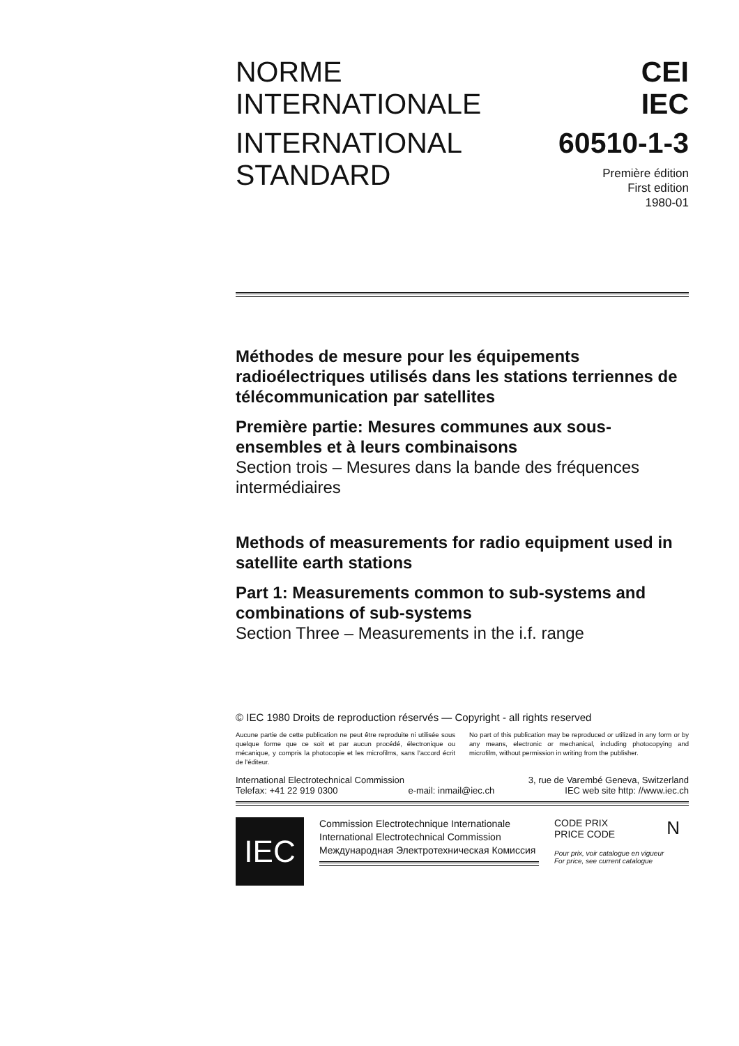NORME
INTERNATIONALE
CEI
IEC
INTERNATIONAL
STANDARD
60510-1-3
Première édition
First edition
1980-01
Méthodes de mesure pour les équipements radioélectriques utilisés dans les stations terriennes de télécommunication par satellites
Première partie: Mesures communes aux sous-ensembles et à leurs combinaisons
Section trois – Mesures dans la bande des fréquences intermédiaires
Methods of measurements for radio equipment used in satellite earth stations
Part 1: Measurements common to sub-systems and combinations of sub-systems
Section Three – Measurements in the i.f. range
© IEC 1980 Droits de reproduction réservés — Copyright - all rights reserved
Aucune partie de cette publication ne peut être reproduite ni utilisée sous quelque forme que ce soit et par aucun procédé, électronique ou mécanique, y compris la photocopie et les microfilms, sans l'accord écrit de l'éditeur.
No part of this publication may be reproduced or utilized in any form or by any means, electronic or mechanical, including photocopying and microfilm, without permission in writing from the publisher.
International Electrotechnical Commission 3, rue de Varembé Geneva, Switzerland
Telefax: +41 22 919 0300 e-mail: inmail@iec.ch IEC web site http: //www.iec.ch
IEC
Commission Electrotechnique Internationale
International Electrotechnical Commission
Международная Электротехническая Комиссия
CODE PRIX
PRICE CODE N
Pour prix, voir catalogue en vigueur
For price, see current catalogue